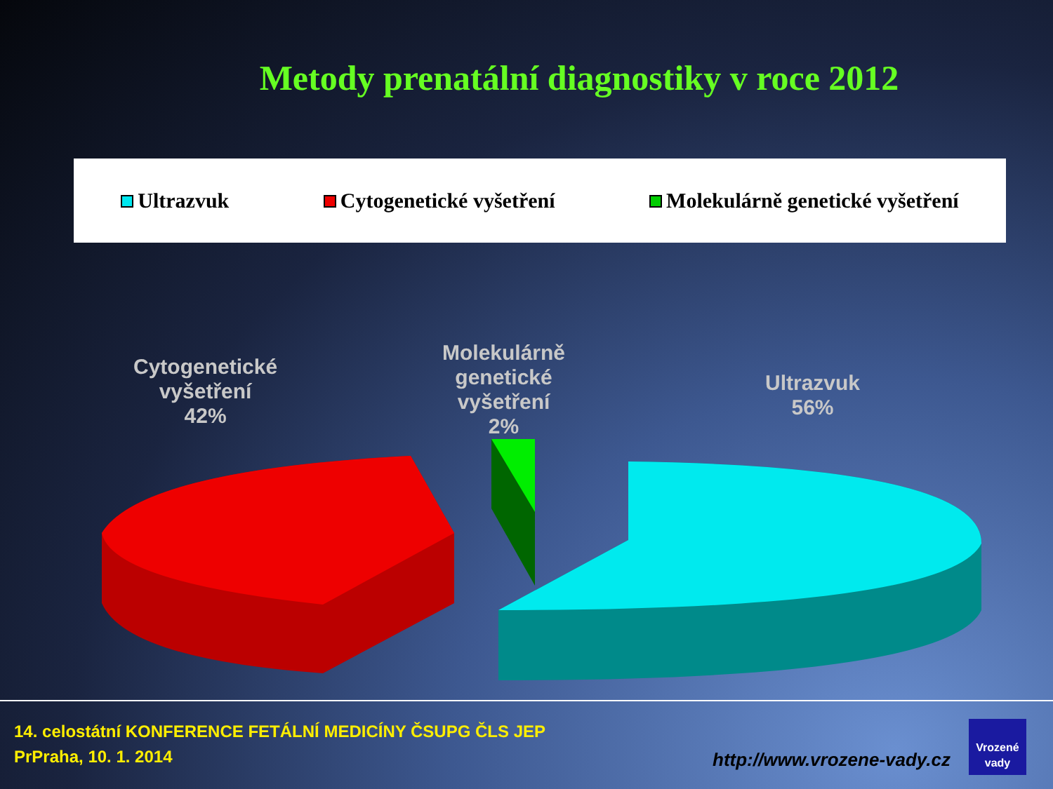Metody prenatální diagnostiky v roce 2012
Ultrazvuk Cytogenetické vyšetření Molekulárně genetické vyšetření
Cytogenetické
vyšetření
42%
Molekulárně
genetické
vyšetření
2%
Ultrazvuk
56%
14. celostátní KONFERENCE FETÁLNÍ MEDICÍNY ČSUPG ČLS JEP
PrPraha, 10. 1. 2014
http://www.vrozene-vady.cz
Vrozené
vady